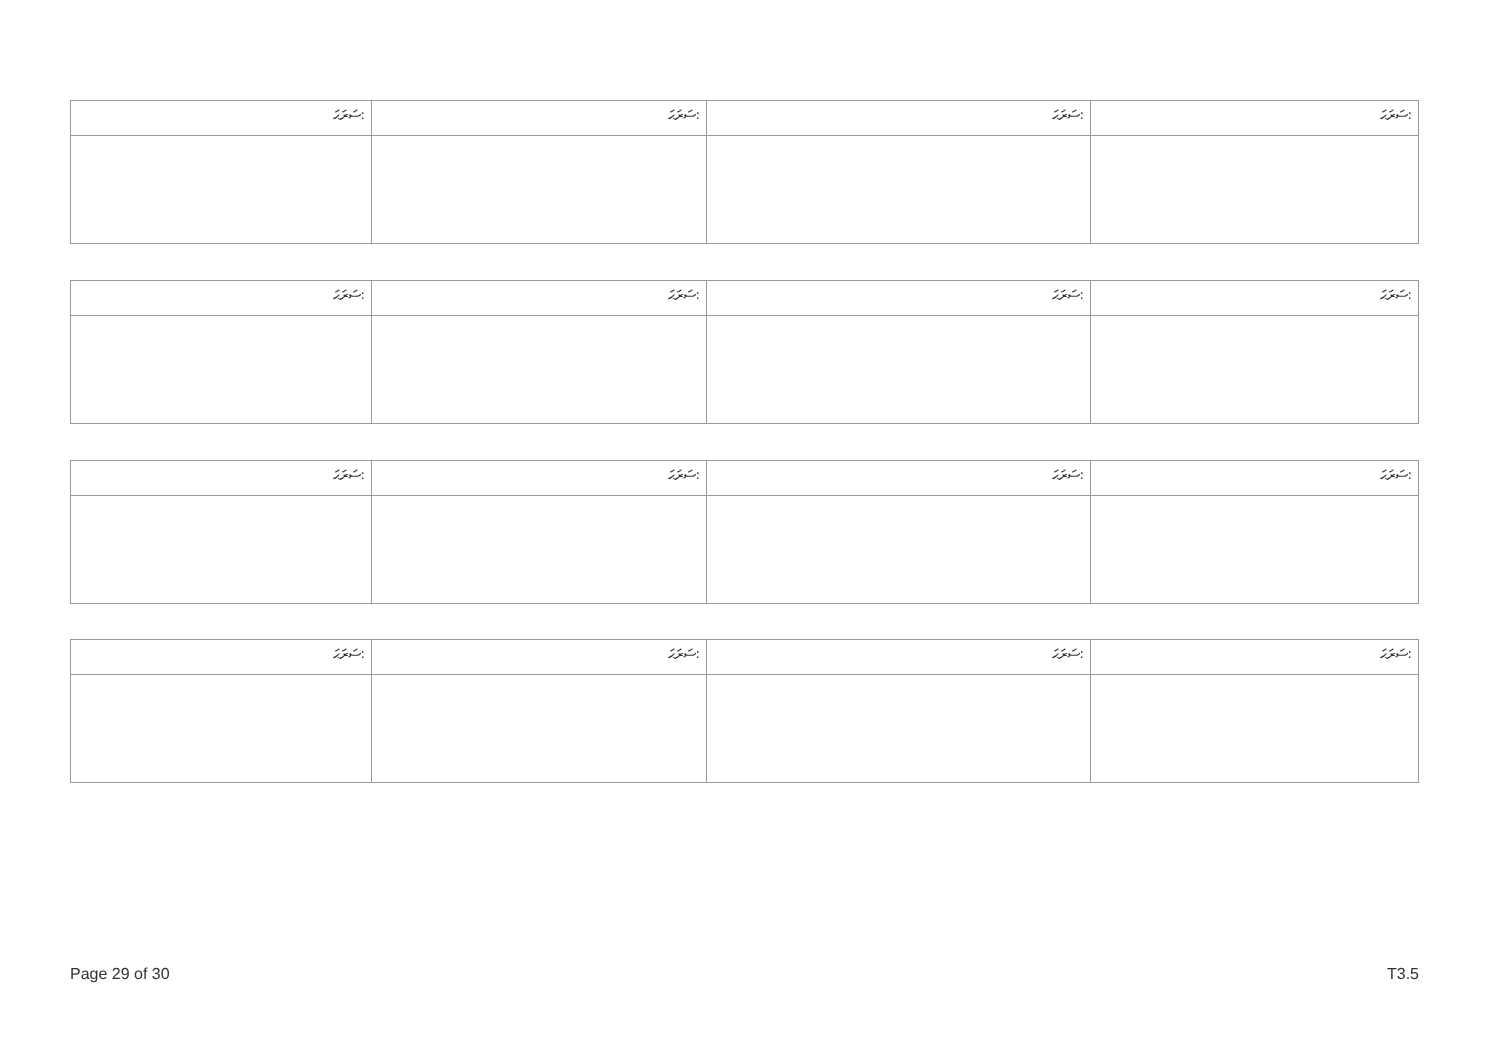| ސަރަޙަ: | ސަރަޙަ: | ސަރަޙަ: | ސަރަޙަ: |
| --- | --- | --- | --- |
| ސަރަޙަ: | ސަރަޙަ: | ސަރަޙަ: | ސަރަޙަ: |
| --- | --- | --- | --- |
| ސަރަޙަ: | ސަރަޙަ: | ސަރަޙަ: | ސަރަޙަ: |
| --- | --- | --- | --- |
| ސަރަޙަ: | ސަރަޙަ: | ސަރަޙަ: | ސަރަޙަ: |
| --- | --- | --- | --- |
Page 29 of 30 T3.5